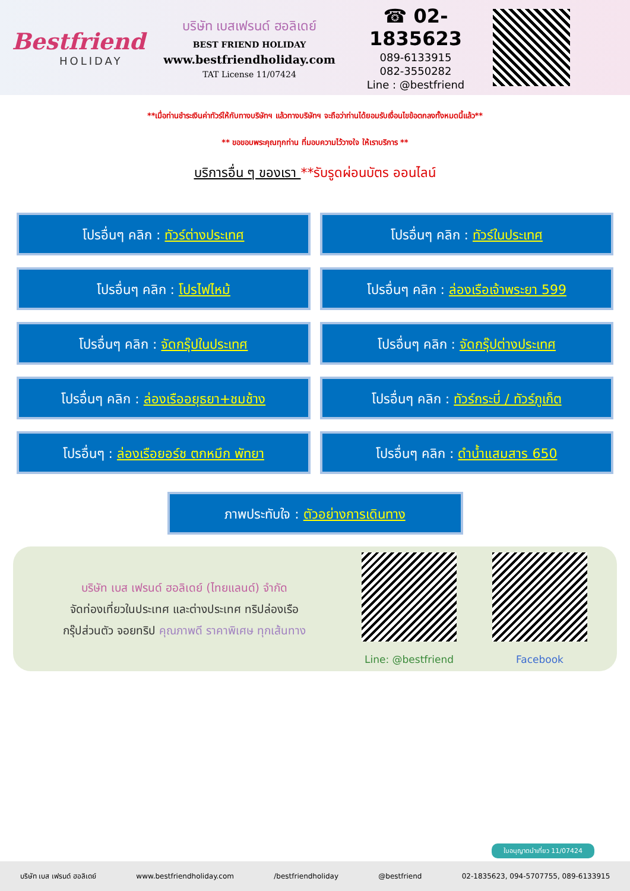Bestfriend
HOLIDAY
บริษัท เบสเฟรนด์ ฮอลิเดย์
BEST FRIEND HOLIDAY
www.bestfriendholiday.com
TAT License 11/07424
☎ 02-1835623
089-6133915
082-3550282
Line : @bestfriend
**เมื่อท่านชำระเงินค่าทัวร์ให้กับทางบริษัทฯ แล้วทางบริษัทฯ จะถือว่าท่านได้ยอมรับเงื่อนไขข้อตกลงทั้งหมดนี้แล้ว**
** ขอขอบพระคุณทุกท่าน ที่มอบความไว้วางใจ ให้เราบริการ **
บริการอื่น ๆ ของเรา **รับรูดผ่อนบัตร ออนไลน์
โปรอื่นๆ คลิก : ทัวร์ต่างประเทศ
โปรอื่นๆ คลิก : ทัวร์ในประเทศ
โปรอื่นๆ คลิก : โปรไฟไหม้
โปรอื่นๆ คลิก : ล่องเรือเจ้าพระยา 599
โปรอื่นๆ คลิก : จัดกรุ๊ปในประเทศ
โปรอื่นๆ คลิก : จัดกรุ๊ปต่างประเทศ
โปรอื่นๆ คลิก : ล่องเรืออยุธยา+ชมช้าง
โปรอื่นๆ คลิก : ทัวร์กระบี่ / ทัวร์ภูเก็ต
โปรอื่นๆ : ล่องเรือยอร์ช ตกหมึก พัทยา
โปรอื่นๆ คลิก : ดำน้ำแสมสาร 650
ภาพประทับใจ : ตัวอย่างการเดินทาง
บริษัท เบส เฟรนด์ ฮอลิเดย์ (ไทยแลนด์) จำกัด
จัดท่องเที่ยวในประเทศ และต่างประเทศ ทริปล่องเรือ
กรุ๊ปส่วนตัว จอยทริป คุณภาพดี ราคาพิเศษ ทุกเส้นทาง
Line: @bestfriend
Facebook
ใบอนุญาตนำเที่ยว 11/07424
บริษัท เบส เฟรนด์ ฮอลิเดย์ www.bestfriendholiday.com /bestfriendholiday @bestfriend 02-1835623, 094-5707755, 089-6133915